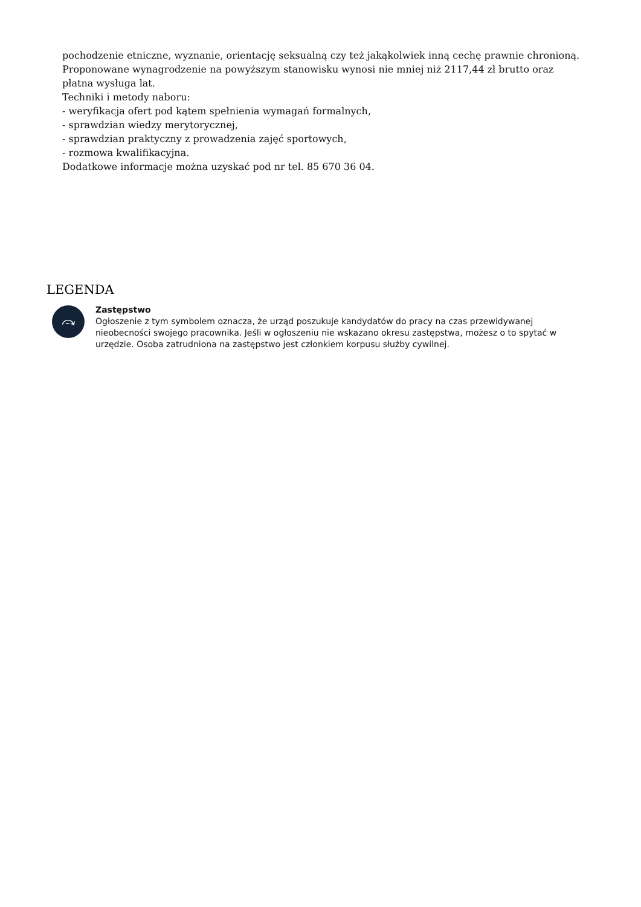pochodzenie etniczne, wyznanie, orientację seksualną czy też jakąkolwiek inną cechę prawnie chronioną.
Proponowane wynagrodzenie na powyższym stanowisku wynosi nie mniej niż 2117,44 zł brutto oraz płatna wysługa lat.
Techniki i metody naboru:
- weryfikacja ofert pod kątem spełnienia wymagań formalnych,
- sprawdzian wiedzy merytorycznej,
- sprawdzian praktyczny z prowadzenia zajęć sportowych,
- rozmowa kwalifikacyjna.
Dodatkowe informacje można uzyskać pod nr tel. 85 670 36 04.
LEGENDA
⤼
Zastępstwo
Ogłoszenie z tym symbolem oznacza, że urząd poszukuje kandydatów do pracy na czas przewidywanej nieobecności swojego pracownika. Jeśli w ogłoszeniu nie wskazano okresu zastępstwa, możesz o to spytać w urzędzie. Osoba zatrudniona na zastępstwo jest członkiem korpusu służby cywilnej.